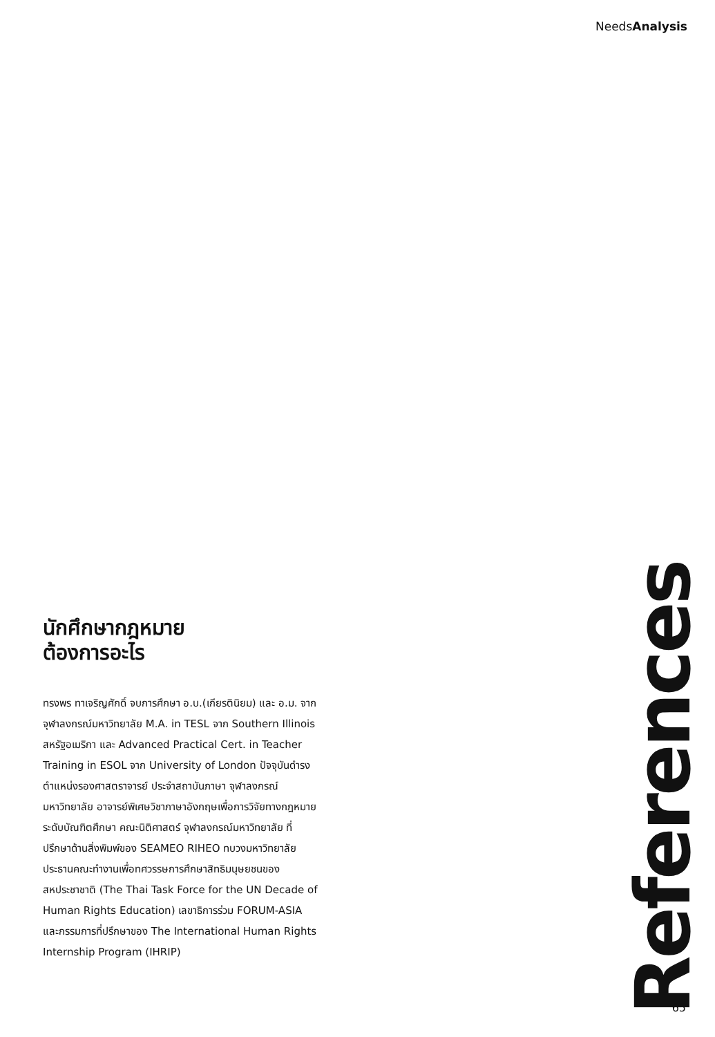NeedsAnalysis
นักศึกษากฎหมาย
ต้องการอะไร
ทรงพร ทาเจริญศักดิ์ จบการศึกษา อ.บ.(เกียรตินิยม) และ อ.ม. จากจุฬาลงกรณ์มหาวิทยาลัย M.A. in TESL จาก Southern Illinois สหรัฐอเมริกา และ Advanced Practical Cert. in Teacher Training in ESOL จาก University of London ปัจจุบันดำรงตำแหน่งรองศาสตราจารย์ ประจำสถาบันภาษา จุฬาลงกรณ์มหาวิทยาลัย อาจารย์พิเศษวิชาภาษาอังกฤษเพื่อการวิจัยทางกฎหมายระดับบัณฑิตศึกษา คณะนิติศาสตร์ จุฬาลงกรณ์มหาวิทยาลัย ที่ปรึกษาด้านสิ่งพิมพ์ของ SEAMEO RIHEO ทบวงมหาวิทยาลัย ประธานคณะทำงานเพื่อทศวรรษการศึกษาสิทธิมนุษยชนของสหประชาชาติ (The Thai Task Force for the UN Decade of Human Rights Education) เลขาธิการร่วม FORUM-ASIA และกรรมการที่ปรึกษาของ The International Human Rights Internship Program (IHRIP)
References
65